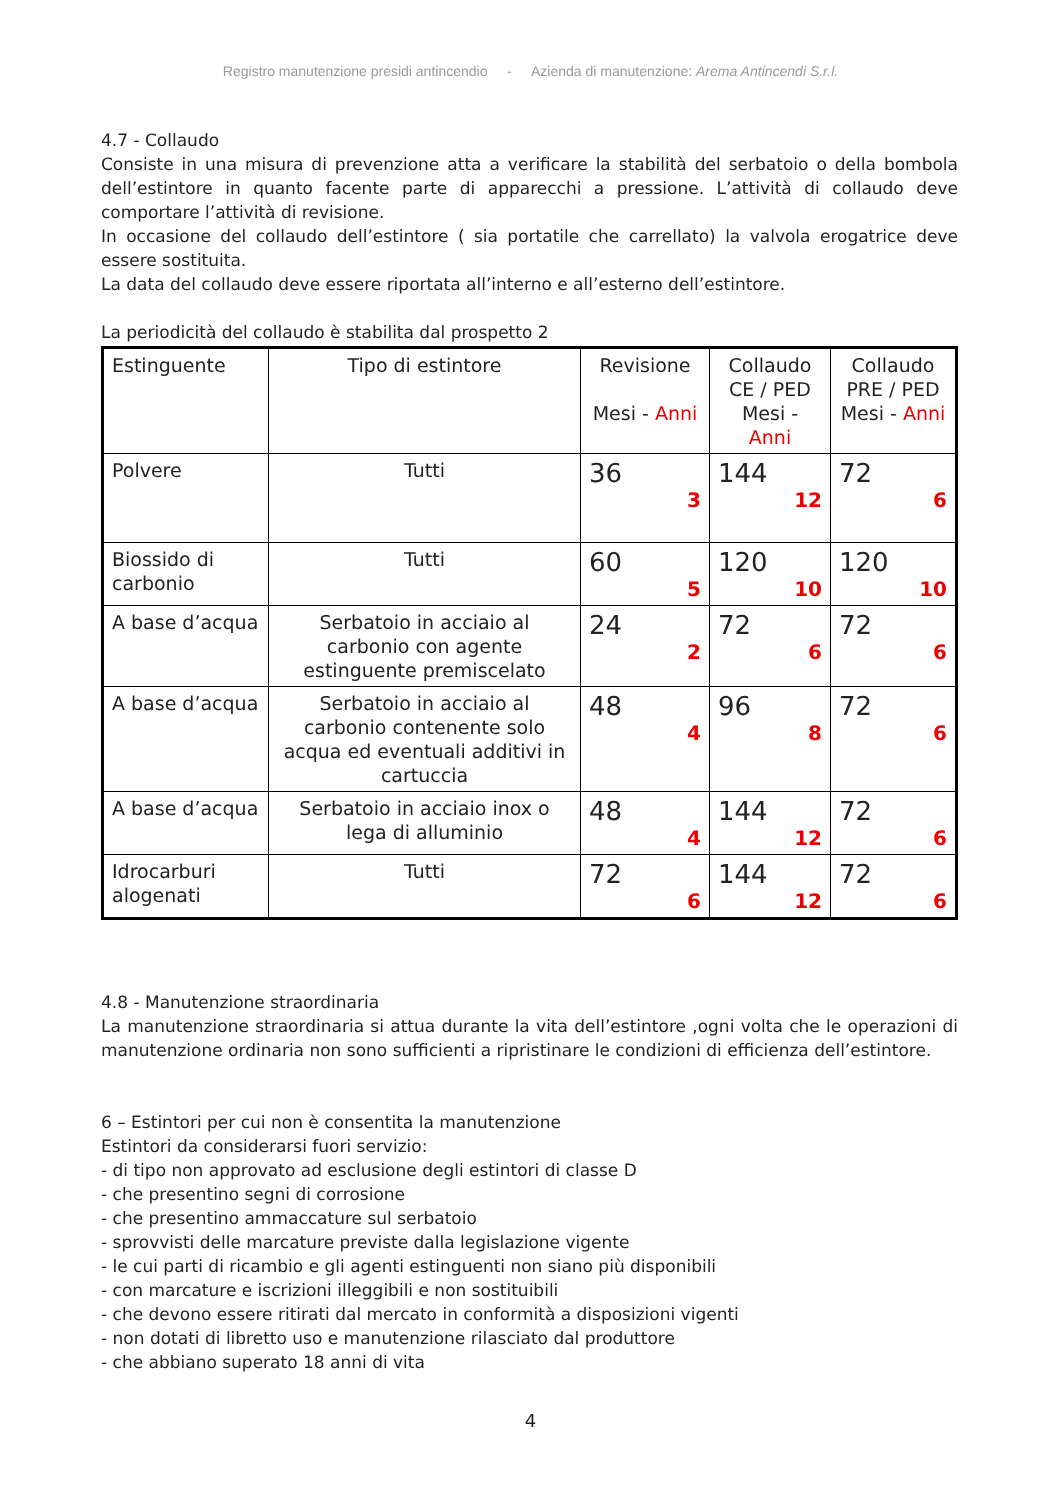Registro manutenzione presidi antincendio - Azienda di manutenzione: Arema Antincendi S.r.l.
4.7 - Collaudo
Consiste in una misura di prevenzione atta a verificare la stabilità del serbatoio o della bombola dell’estintore in quanto facente parte di apparecchi a pressione. L’attività di collaudo deve comportare l’attività di revisione.
In occasione del collaudo dell’estintore ( sia portatile che carrellato) la valvola erogatrice deve essere sostituita.
La data del collaudo deve essere riportata all’interno e all’esterno dell’estintore.
La periodicità del collaudo è stabilita dal prospetto 2
| Estinguente | Tipo di estintore | Revisione Mesi - Anni | Collaudo CE / PED Mesi - Anni | Collaudo PRE / PED Mesi - Anni |
| Polvere | Tutti | 36 3 | 144 12 | 72 6 |
| Biossido di carbonio | Tutti | 60 5 | 120 10 | 120 10 |
| A base d’acqua | Serbatoio in acciaio al carbonio con agente estinguente premiscelato | 24 2 | 72 6 | 72 6 |
| A base d’acqua | Serbatoio in acciaio al carbonio contenente solo acqua ed eventuali additivi in cartuccia | 48 4 | 96 8 | 72 6 |
| A base d’acqua | Serbatoio in acciaio inox o lega di alluminio | 48 4 | 144 12 | 72 6 |
| Idrocarburi alogenati | Tutti | 72 6 | 144 12 | 72 6 |
4.8 - Manutenzione straordinaria
La manutenzione straordinaria si attua durante la vita dell’estintore ,ogni volta che le operazioni di manutenzione ordinaria non sono sufficienti a ripristinare le condizioni di efficienza dell’estintore.
6 – Estintori per cui non è consentita la manutenzione
Estintori da considerarsi fuori servizio:
- di tipo non approvato ad esclusione degli estintori di classe D
- che presentino segni di corrosione
- che presentino ammaccature sul serbatoio
- sprovvisti delle marcature previste dalla legislazione vigente
- le cui parti di ricambio e gli agenti estinguenti non siano più disponibili
- con marcature e iscrizioni illeggibili e non sostituibili
- che devono essere ritirati dal mercato in conformità a disposizioni vigenti
- non dotati di libretto uso e manutenzione rilasciato dal produttore
- che abbiano superato 18 anni di vita
4